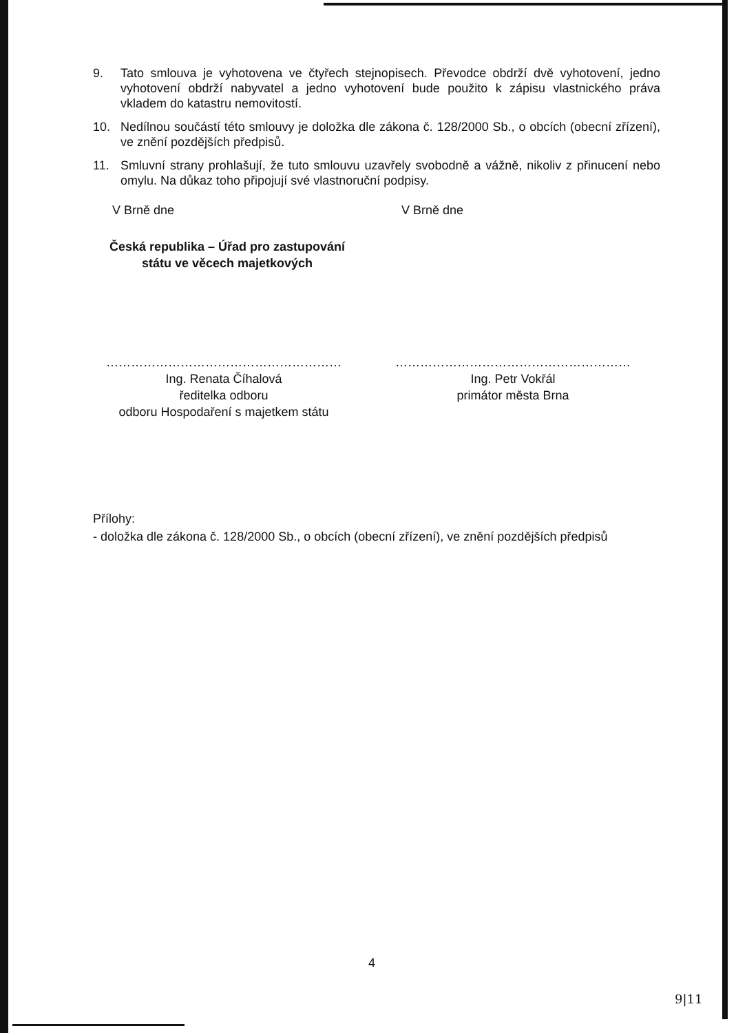9. Tato smlouva je vyhotovena ve čtyřech stejnopisech. Převodce obdrží dvě vyhotovení, jedno vyhotovení obdrží nabyvatel a jedno vyhotovení bude použito k zápisu vlastnického práva vkladem do katastru nemovitostí.
10. Nedílnou součástí této smlouvy je doložka dle zákona č. 128/2000 Sb., o obcích (obecní zřízení), ve znění pozdějších předpisů.
11. Smluvní strany prohlašují, že tuto smlouvu uzavřely svobodně a vážně, nikoliv z přinucení nebo omylu. Na důkaz toho připojují své vlastnoruční podpisy.
V Brně dne V Brně dne
Česká republika – Úřad pro zastupování
státu ve věcech majetkových
…………………………………………………
Ing. Renata Číhalová
ředitelka odboru
odboru Hospodaření s majetkem státu
…………………………………………………
Ing. Petr Vokřál
primátor města Brna
Přílohy:
- doložka dle zákona č. 128/2000 Sb., o obcích (obecní zřízení), ve znění pozdějších předpisů
4
9|11